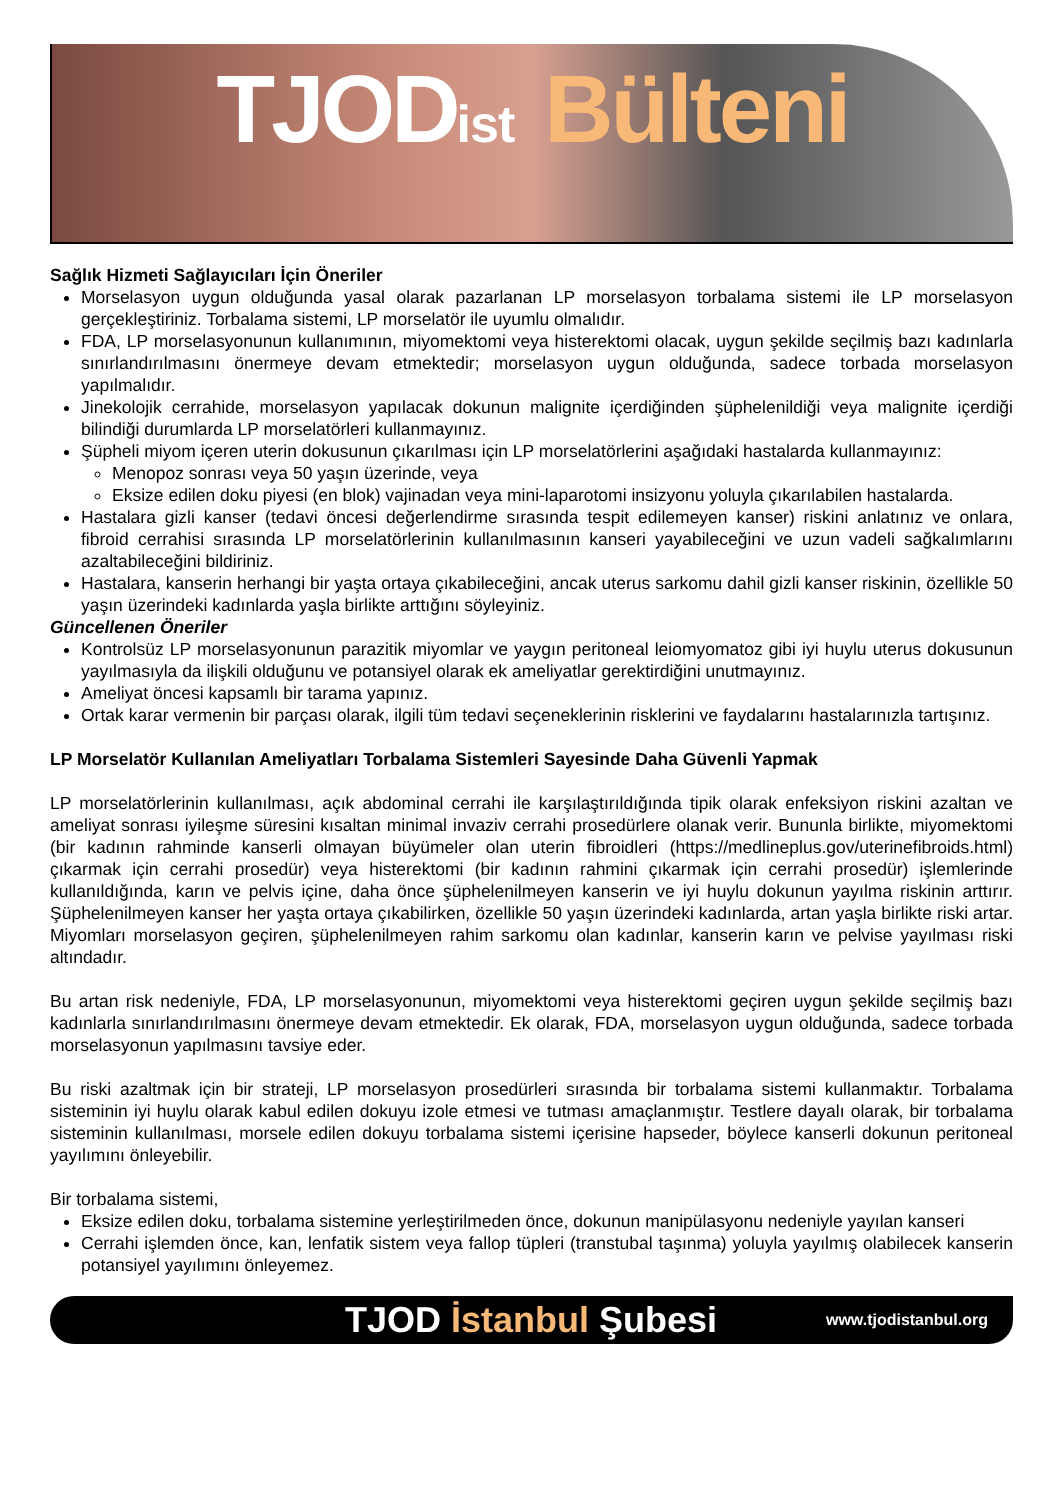TJODist Bülteni
Sağlık Hizmeti Sağlayıcıları İçin Öneriler
Morselasyon uygun olduğunda yasal olarak pazarlanan LP morselasyon torbalama sistemi ile LP morselasyon gerçekleştiriniz. Torbalama sistemi, LP morselatör ile uyumlu olmalıdır.
FDA, LP morselasyonunun kullanımının, miyomektomi veya histerektomi olacak, uygun şekilde seçilmiş bazı kadınlarla sınırlandırılmasını önermeye devam etmektedir; morselasyon uygun olduğunda, sadece torbada morselasyon yapılmalıdır.
Jinekolojik cerrahide, morselasyon yapılacak dokunun malignite içerdiğinden şüphelenildiği veya malignite içerdiği bilindiği durumlarda LP morselatörleri kullanmayınız.
Şüpheli miyom içeren uterin dokusunun çıkarılması için LP morselatörlerini aşağıdaki hastalarda kullanmayınız:
Menopoz sonrası veya 50 yaşın üzerinde, veya
Eksize edilen doku piyesi (en blok) vajinadan veya mini-laparotomi insizyonu yoluyla çıkarılabilen hastalarda.
Hastalara gizli kanser (tedavi öncesi değerlendirme sırasında tespit edilemeyen kanser) riskini anlatınız ve onlara, fibroid cerrahisi sırasında LP morselatörlerinin kullanılmasının kanseri yayabileceğini ve uzun vadeli sağkalımlarını azaltabileceğini bildiriniz.
Hastalara, kanserin herhangi bir yaşta ortaya çıkabileceğini, ancak uterus sarkomu dahil gizli kanser riskinin, özellikle 50 yaşın üzerindeki kadınlarda yaşla birlikte arttığını söyleyiniz.
Güncellenen Öneriler
Kontrolsüz LP morselasyonunun parazitik miyomlar ve yaygın peritoneal leiomyomatoz gibi iyi huylu uterus dokusunun yayılmasıyla da ilişkili olduğunu ve potansiyel olarak ek ameliyatlar gerektirdiğini unutmayınız.
Ameliyat öncesi kapsamlı bir tarama yapınız.
Ortak karar vermenin bir parçası olarak, ilgili tüm tedavi seçeneklerinin risklerini ve faydalarını hastalarınızla tartışınız.
LP Morselatör Kullanılan Ameliyatları Torbalama Sistemleri Sayesinde Daha Güvenli Yapmak
LP morselatörlerinin kullanılması, açık abdominal cerrahi ile karşılaştırıldığında tipik olarak enfeksiyon riskini azaltan ve ameliyat sonrası iyileşme süresini kısaltan minimal invaziv cerrahi prosedürlere olanak verir. Bununla birlikte, miyomektomi (bir kadının rahminde kanserli olmayan büyümeler olan uterin fibroidleri (https://medlineplus.gov/uterinefibroids.html) çıkarmak için cerrahi prosedür) veya histerektomi (bir kadının rahmini çıkarmak için cerrahi prosedür) işlemlerinde kullanıldığında, karın ve pelvis içine, daha önce şüphelenilmeyen kanserin ve iyi huylu dokunun yayılma riskinin arttırır. Şüphelenilmeyen kanser her yaşta ortaya çıkabilirken, özellikle 50 yaşın üzerindeki kadınlarda, artan yaşla birlikte riski artar. Miyomları morselasyon geçiren, şüphelenilmeyen rahim sarkomu olan kadınlar, kanserin karın ve pelvise yayılması riski altındadır.
Bu artan risk nedeniyle, FDA, LP morselasyonunun, miyomektomi veya histerektomi geçiren uygun şekilde seçilmiş bazı kadınlarla sınırlandırılmasını önermeye devam etmektedir. Ek olarak, FDA, morselasyon uygun olduğunda, sadece torbada morselasyonun yapılmasını tavsiye eder.
Bu riski azaltmak için bir strateji, LP morselasyon prosedürleri sırasında bir torbalama sistemi kullanmaktır. Torbalama sisteminin iyi huylu olarak kabul edilen dokuyu izole etmesi ve tutması amaçlanmıştır. Testlere dayalı olarak, bir torbalama sisteminin kullanılması, morsele edilen dokuyu torbalama sistemi içerisine hapseder, böylece kanserli dokunun peritoneal yayılımını önleyebilir.
Bir torbalama sistemi,
Eksize edilen doku, torbalama sistemine yerleştirilmeden önce, dokunun manipülasyonu nedeniyle yayılan kanseri
Cerrahi işlemden önce, kan, lenfatik sistem veya fallop tüpleri (transtubal taşınma) yoluyla yayılmış olabilecek kanserin potansiyel yayılımını önleyemez.
TJOD İstanbul Şubesi www.tjodistanbul.org